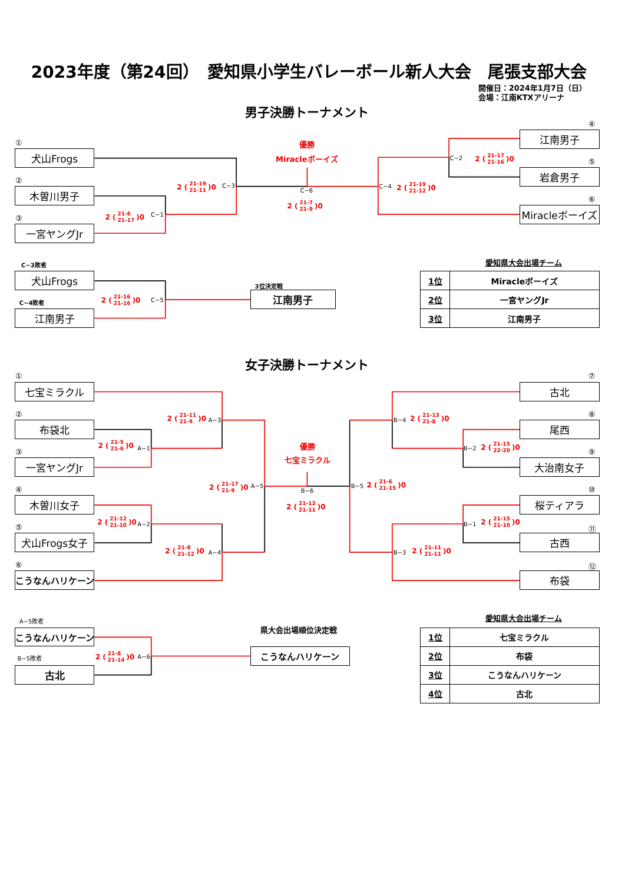2023年度（第24回）　愛知県小学生バレーボール新人大会　尾張支部大会
開催日：2024年1月7日（日）
会場：江南KTXアリーナ
男子決勝トーナメント
①
犬山Frogs
②
木曽川男子
③
一宮ヤングJr
2 (21-6
21-17)0
C−1
2 (21-19
21-11)0
C−3
優勝
Miracleボーイズ
C−6
2 (21-7
21-9)0
C−4
2 (21-19
21-12)0
C−2
2 (21-17
21-16)0
④
江南男子
⑤
岩倉男子
⑥
Miracleボーイズ
C−3敗者
犬山Frogs
2 (21-16
21-16)0
C−5
C−4敗者
江南男子
3位決定戦
江南男子
愛知県大会出場チーム
| 1位 | Miracleボーイズ |
| 2位 | 一宮ヤングJr |
| 3位 | 江南男子 |
女子決勝トーナメント
①
七宝ミラクル
2 (21-11
21-9)0
A−3
②
布袋北
2 (21-5
21-6)0
A−1
③
一宮ヤングJr
2 (21-17
21-9)0
A−5
④
木曽川女子
2 (21-12
21-10)0
A−2
⑤
犬山Frogs女子
2 (21-8
21-12)0
A−4
⑥
こうなんハリケーン
優勝
七宝ミラクル
B−6
2 (21-12
21-11)0
⑦
古北
B−4
2 (21-13
21-8)0
⑧
尾西
B−2
2 (21-15
22-20)0
⑨
大治南女子
B−5
2 (21-6
21-15)0
⑩
桜ティアラ
B−1
2 (21-15
21-10)0
⑪
古西
B−3
2 (21-11
21-11)0
⑫
布袋
A−5敗者
こうなんハリケーン
2 (21-8
21-14)0
A−6
B−5敗者
古北
県大会出場順位決定戦
こうなんハリケーン
愛知県大会出場チーム
| 1位 | 七宝ミラクル |
| 2位 | 布袋 |
| 3位 | こうなんハリケーン |
| 4位 | 古北 |